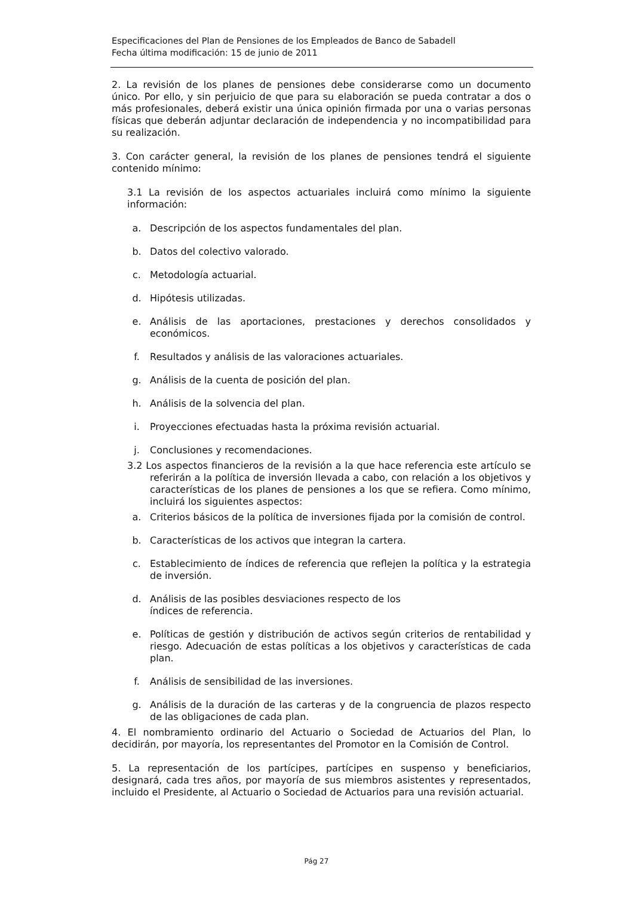Especificaciones del Plan de Pensiones de los Empleados de Banco de Sabadell
Fecha última modificación: 15 de junio de 2011
2. La revisión de los planes de pensiones debe considerarse como un documento único. Por ello, y sin perjuicio de que para su elaboración se pueda contratar a dos o más profesionales, deberá existir una única opinión firmada por una o varias personas físicas que deberán adjuntar declaración de independencia y no incompatibilidad para su realización.
3. Con carácter general, la revisión de los planes de pensiones tendrá el siguiente contenido mínimo:
3.1 La revisión de los aspectos actuariales incluirá como mínimo la siguiente información:
a. Descripción de los aspectos fundamentales del plan.
b. Datos del colectivo valorado.
c. Metodología actuarial.
d. Hipótesis utilizadas.
e. Análisis de las aportaciones, prestaciones y derechos consolidados y económicos.
f. Resultados y análisis de las valoraciones actuariales.
g. Análisis de la cuenta de posición del plan.
h. Análisis de la solvencia del plan.
i. Proyecciones efectuadas hasta la próxima revisión actuarial.
j. Conclusiones y recomendaciones.
3.2 Los aspectos financieros de la revisión a la que hace referencia este artículo se referirán a la política de inversión llevada a cabo, con relación a los objetivos y características de los planes de pensiones a los que se refiera. Como mínimo, incluirá los siguientes aspectos:
a. Criterios básicos de la política de inversiones fijada por la comisión de control.
b. Características de los activos que integran la cartera.
c. Establecimiento de índices de referencia que reflejen la política y la estrategia de inversión.
d. Análisis de las posibles desviaciones respecto de los
índices de referencia.
e. Políticas de gestión y distribución de activos según criterios de rentabilidad y riesgo. Adecuación de estas políticas a los objetivos y características de cada plan.
f. Análisis de sensibilidad de las inversiones.
g. Análisis de la duración de las carteras y de la congruencia de plazos respecto de las obligaciones de cada plan.
4. El nombramiento ordinario del Actuario o Sociedad de Actuarios del Plan, lo decidirán, por mayoría, los representantes del Promotor en la Comisión de Control.
5. La representación de los partícipes, partícipes en suspenso y beneficiarios, designará, cada tres años, por mayoría de sus miembros asistentes y representados, incluido el Presidente, al Actuario o Sociedad de Actuarios para una revisión actuarial.
Pág 27